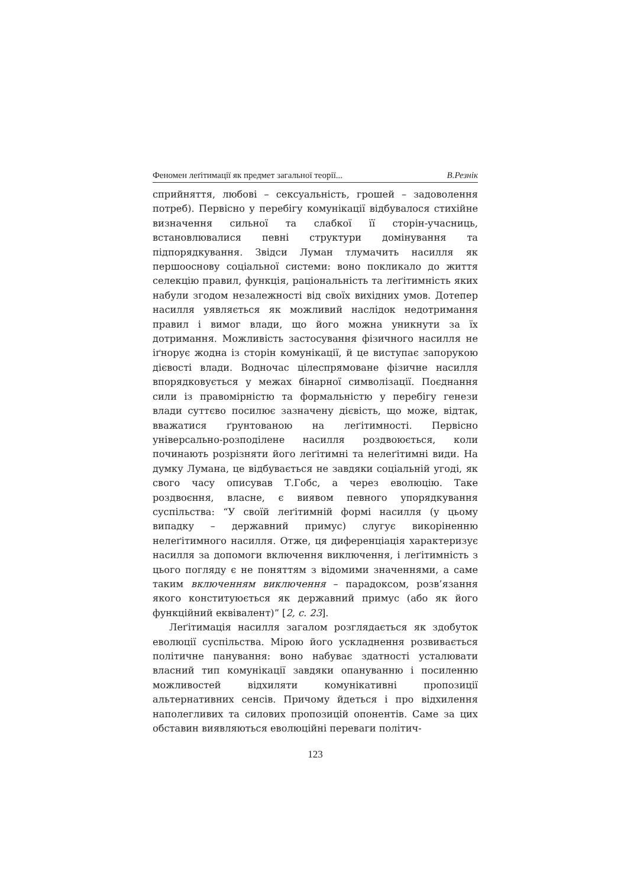Феномен леґітимації як предмет загальної теорії... В.Резнік
сприйняття, любові – сексуальність, грошей – задоволення потреб). Первісно у перебігу комунікації відбувалося стихійне визначення сильної та слабкої її сторін-учасниць, встановлювалися певні структури домінування та підпорядкування. Звідси Луман тлумачить насилля як першооснову соціальної системи: воно покликало до життя селекцію правил, функція, раціональність та леґітимність яких набули згодом незалежності від своїх вихідних умов. Дотепер насилля уявляється як можливий наслідок недотримання правил і вимог влади, що його можна уникнути за їх дотримання. Можливість застосування фізичного насилля не іґнорує жодна із сторін комунікації, й це виступає запорукою дієвості влади. Водночас цілеспрямоване фізичне насилля впорядковується у межах бінарної символізації. Поєднання сили із правомірністю та формальністю у перебігу генези влади суттєво посилює зазначену дієвість, що може, відтак, вважатися ґрунтованою на леґітимності. Первісно універсально-розподілене насилля роздвоюється, коли починають розрізняти його леґітимні та нелеґітимні види. На думку Лумана, це відбувається не завдяки соціальній угоді, як свого часу описував Т.Гобс, а через еволюцію. Таке роздвоєння, власне, є виявом певного упорядкування суспільства: “У своїй леґітимній формі насилля (у цьому випадку – державний примус) слугує викоріненню нелеґітимного насилля. Отже, ця диференціація характеризує насилля за допомоги включення виключення, і леґітимність з цього погляду є не поняттям з відомими значеннями, а саме таким включенням виключення – парадоксом, розв’язання якого конституюється як державний примус (або як його функційний еквівалент)” [2, с. 23].
Леґітимація насилля загалом розглядається як здобуток еволюції суспільства. Мірою його ускладнення розвивається політичне панування: воно набуває здатності усталювати власний тип комунікації завдяки опануванню і посиленню можливостей відхиляти комунікативні пропозиції альтернативних сенсів. Причому йдеться і про відхилення наполегливих та силових пропозицій опонентів. Саме за цих обставин виявляються еволюційні переваги політич-
123